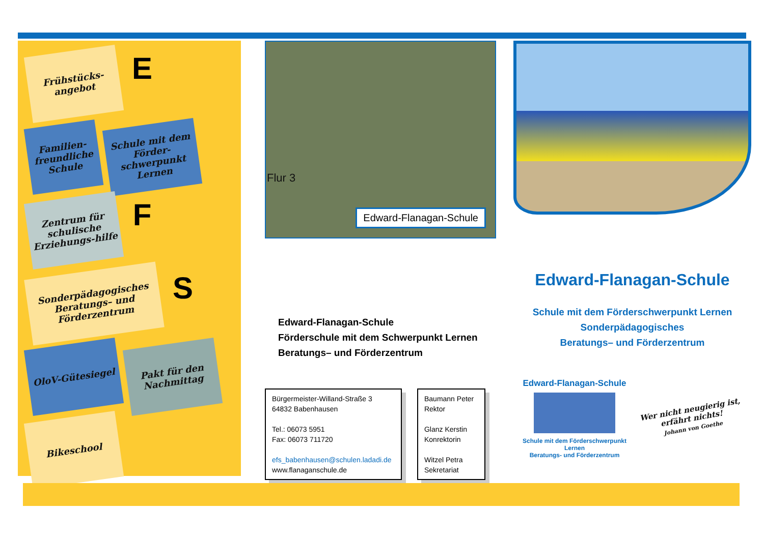Frühstücks-angebot
E
Familien-freundliche Schule
Schule mit dem Förder-schwerpunkt Lernen
Zentrum für schulische Erziehungs-hilfe
F
Sonderpädagogisches Beratungs– und Förderzentrum
S
OloV-Gütesiegel
Pakt für den Nachmittag
Bikeschool
Flur 3
Edward-Flanagan-Schule
Edward-Flanagan-Schule
Förderschule mit dem Schwerpunkt Lernen
Beratungs– und Förderzentrum
Bürgermeister-Willand-Straße 3
64832 Babenhausen
Tel.: 06073 5951
Fax: 06073 711720
efs_babenhausen@schulen.ladadi.de
www.flanaganschule.de
Baumann Peter
Rektor
Glanz Kerstin
Konrektorin
Witzel Petra
Sekretariat
Edward-Flanagan-Schule
Schule mit dem Förderschwerpunkt Lernen
Sonderpädagogisches
Beratungs– und Förderzentrum
Edward-Flanagan-Schule
Schule mit dem Förderschwerpunkt Lernen
Beratungs- und Förderzentrum
Wer nicht neugierig ist,
erfährt nichts!
Johann von Goethe